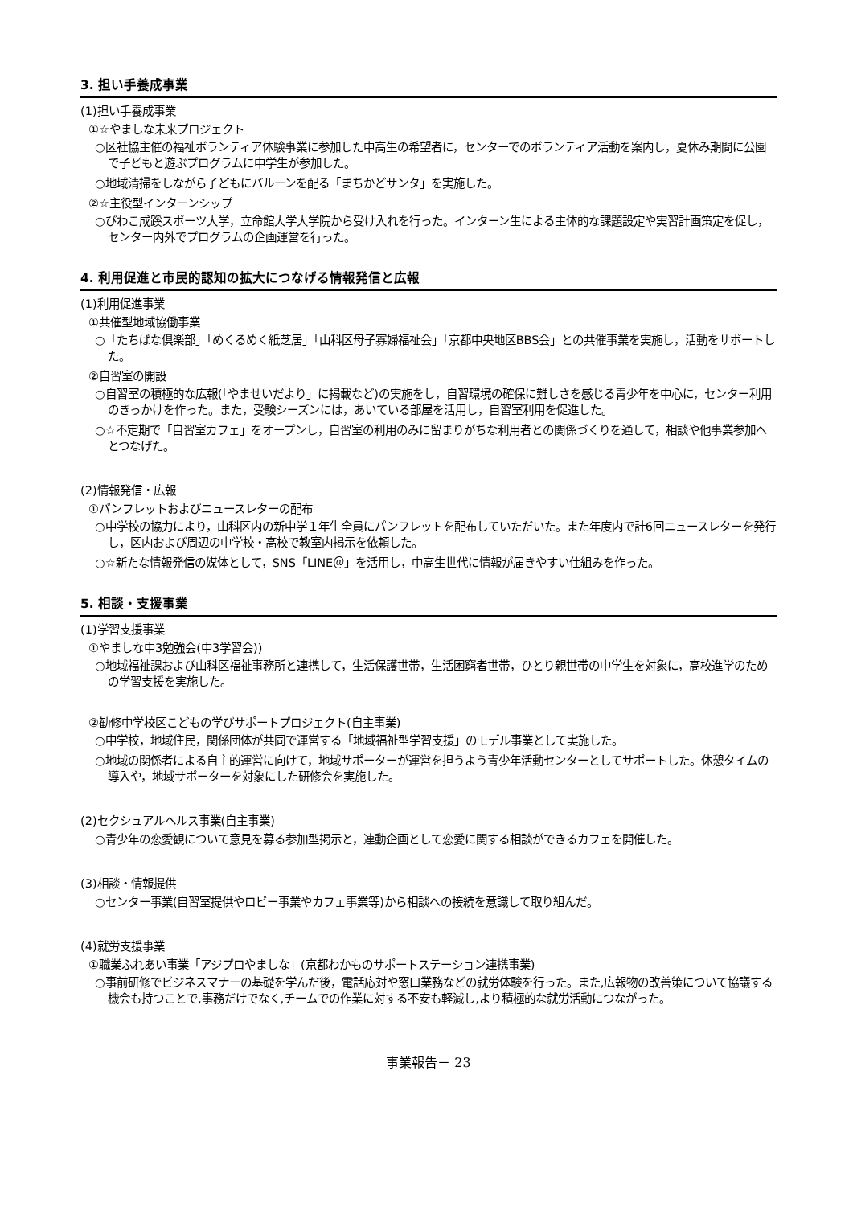3. 担い手養成事業
(1)担い手養成事業
①☆やましな未来プロジェクト
○区社協主催の福祉ボランティア体験事業に参加した中高生の希望者に，センターでのボランティア活動を案内し，夏休み期間に公園で子どもと遊ぶプログラムに中学生が参加した。
○地域清掃をしながら子どもにバルーンを配る「まちかどサンタ」を実施した。
②☆主役型インターンシップ
○びわこ成蹊スポーツ大学，立命館大学大学院から受け入れを行った。インターン生による主体的な課題設定や実習計画策定を促し，センター内外でプログラムの企画運営を行った。
4. 利用促進と市民的認知の拡大につなげる情報発信と広報
(1)利用促進事業
①共催型地域協働事業
○「たちばな倶楽部」「めくるめく紙芝居」「山科区母子寡婦福祉会」「京都中央地区BBS会」との共催事業を実施し，活動をサポートした。
②自習室の開設
○自習室の積極的な広報(「やませいだより」に掲載など)の実施をし，自習環境の確保に難しさを感じる青少年を中心に，センター利用のきっかけを作った。また，受験シーズンには，あいている部屋を活用し，自習室利用を促進した。
○☆不定期で「自習室カフェ」をオープンし，自習室の利用のみに留まりがちな利用者との関係づくりを通して，相談や他事業参加へとつなげた。
(2)情報発信・広報
①パンフレットおよびニュースレターの配布
○中学校の協力により，山科区内の新中学１年生全員にパンフレットを配布していただいた。また年度内で計6回ニュースレターを発行し，区内および周辺の中学校・高校で教室内掲示を依頼した。
○☆新たな情報発信の媒体として，SNS「LINE＠」を活用し，中高生世代に情報が届きやすい仕組みを作った。
5. 相談・支援事業
(1)学習支援事業
①やましな中3勉強会(中3学習会))
○地域福祉課および山科区福祉事務所と連携して，生活保護世帯，生活困窮者世帯，ひとり親世帯の中学生を対象に，高校進学のための学習支援を実施した。
②勧修中学校区こどもの学びサポートプロジェクト(自主事業)
○中学校，地域住民，関係団体が共同で運営する「地域福祉型学習支援」のモデル事業として実施した。
○地域の関係者による自主的運営に向けて，地域サポーターが運営を担うよう青少年活動センターとしてサポートした。休憩タイムの導入や，地域サポーターを対象にした研修会を実施した。
(2)セクシュアルヘルス事業(自主事業)
○青少年の恋愛観について意見を募る参加型掲示と，連動企画として恋愛に関する相談ができるカフェを開催した。
(3)相談・情報提供
○センター事業(自習室提供やロビー事業やカフェ事業等)から相談への接続を意識して取り組んだ。
(4)就労支援事業
①職業ふれあい事業「アジプロやましな」(京都わかものサポートステーション連携事業)
○事前研修でビジネスマナーの基礎を学んだ後，電話応対や窓口業務などの就労体験を行った。また,広報物の改善策について協議する機会も持つことで,事務だけでなく,チームでの作業に対する不安も軽減し,より積極的な就労活動につながった。
事業報告－ 23